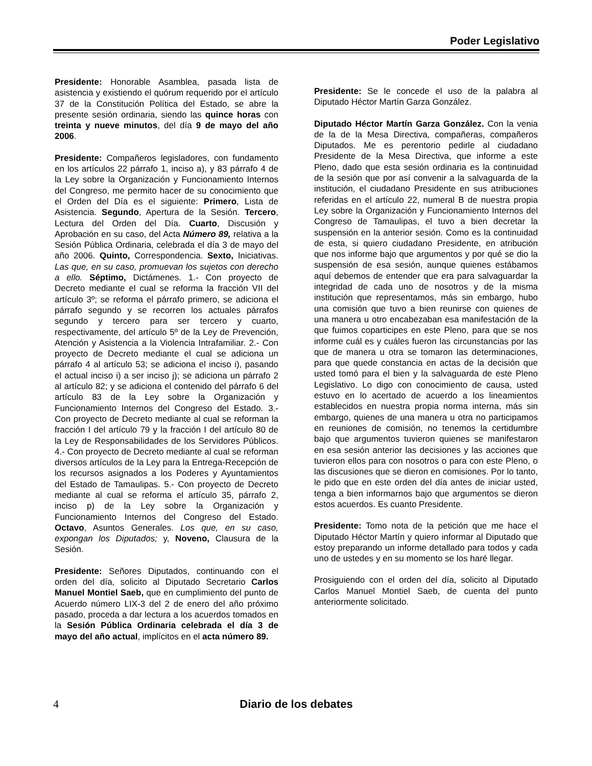Poder Legislativo
Presidente: Honorable Asamblea, pasada lista de asistencia y existiendo el quórum requerido por el artículo 37 de la Constitución Política del Estado, se abre la presente sesión ordinaria, siendo las quince horas con treinta y nueve minutos, del día 9 de mayo del año 2006.
Presidente: Compañeros legisladores, con fundamento en los artículos 22 párrafo 1, inciso a), y 83 párrafo 4 de la Ley sobre la Organización y Funcionamiento Internos del Congreso, me permito hacer de su conocimiento que el Orden del Día es el siguiente: Primero, Lista de Asistencia. Segundo, Apertura de la Sesión. Tercero, Lectura del Orden del Día. Cuarto, Discusión y Aprobación en su caso, del Acta Número 89, relativa a la Sesión Pública Ordinaria, celebrada el día 3 de mayo del año 2006. Quinto, Correspondencia. Sexto, Iniciativas. Las que, en su caso, promuevan los sujetos con derecho a ello. Séptimo, Dictámenes. 1.- Con proyecto de Decreto mediante el cual se reforma la fracción VII del artículo 3º; se reforma el párrafo primero, se adiciona el párrafo segundo y se recorren los actuales párrafos segundo y tercero para ser tercero y cuarto, respectivamente, del artículo 5º de la Ley de Prevención, Atención y Asistencia a la Violencia Intrafamiliar. 2.- Con proyecto de Decreto mediante el cual se adiciona un párrafo 4 al artículo 53; se adiciona el inciso i), pasando el actual inciso i) a ser inciso j); se adiciona un párrafo 2 al artículo 82; y se adiciona el contenido del párrafo 6 del artículo 83 de la Ley sobre la Organización y Funcionamiento Internos del Congreso del Estado. 3.- Con proyecto de Decreto mediante al cual se reforman la fracción I del artículo 79 y la fracción I del artículo 80 de la Ley de Responsabilidades de los Servidores Públicos. 4.- Con proyecto de Decreto mediante al cual se reforman diversos artículos de la Ley para la Entrega-Recepción de los recursos asignados a los Poderes y Ayuntamientos del Estado de Tamaulipas. 5.- Con proyecto de Decreto mediante al cual se reforma el artículo 35, párrafo 2, inciso p) de la Ley sobre la Organización y Funcionamiento Internos del Congreso del Estado. Octavo, Asuntos Generales. Los que, en su caso, expongan los Diputados; y, Noveno, Clausura de la Sesión.
Presidente: Señores Diputados, continuando con el orden del día, solicito al Diputado Secretario Carlos Manuel Montiel Saeb, que en cumplimiento del punto de Acuerdo número LIX-3 del 2 de enero del año próximo pasado, proceda a dar lectura a los acuerdos tomados en la Sesión Pública Ordinaria celebrada el día 3 de mayo del año actual, implícitos en el acta número 89.
Presidente: Se le concede el uso de la palabra al Diputado Héctor Martín Garza González.
Diputado Héctor Martín Garza González. Con la venia de la de la Mesa Directiva, compañeras, compañeros Diputados. Me es perentorio pedirle al ciudadano Presidente de la Mesa Directiva, que informe a este Pleno, dado que esta sesión ordinaria es la continuidad de la sesión que por así convenir a la salvaguarda de la institución, el ciudadano Presidente en sus atribuciones referidas en el artículo 22, numeral B de nuestra propia Ley sobre la Organización y Funcionamiento Internos del Congreso de Tamaulipas, el tuvo a bien decretar la suspensión en la anterior sesión. Como es la continuidad de esta, si quiero ciudadano Presidente, en atribución que nos informe bajo que argumentos y por qué se dio la suspensión de esa sesión, aunque quienes estábamos aquí debemos de entender que era para salvaguardar la integridad de cada uno de nosotros y de la misma institución que representamos, más sin embargo, hubo una comisión que tuvo a bien reunirse con quienes de una manera u otro encabezaban esa manifestación de la que fuimos coparticipes en este Pleno, para que se nos informe cuál es y cuáles fueron las circunstancias por las que de manera u otra se tomaron las determinaciones, para que quede constancia en actas de la decisión que usted tomó para el bien y la salvaguarda de este Pleno Legislativo. Lo digo con conocimiento de causa, usted estuvo en lo acertado de acuerdo a los lineamientos establecidos en nuestra propia norma interna, más sin embargo, quienes de una manera u otra no participamos en reuniones de comisión, no tenemos la certidumbre bajo que argumentos tuvieron quienes se manifestaron en esa sesión anterior las decisiones y las acciones que tuvieron ellos para con nosotros o para con este Pleno, o las discusiones que se dieron en comisiones. Por lo tanto, le pido que en este orden del día antes de iniciar usted, tenga a bien informarnos bajo que argumentos se dieron estos acuerdos. Es cuanto Presidente.
Presidente: Tomo nota de la petición que me hace el Diputado Héctor Martín y quiero informar al Diputado que estoy preparando un informe detallado para todos y cada uno de ustedes y en su momento se los haré llegar.
Prosiguiendo con el orden del día, solicito al Diputado Carlos Manuel Montiel Saeb, de cuenta del punto anteriormente solicitado.
4 Diario de los debates